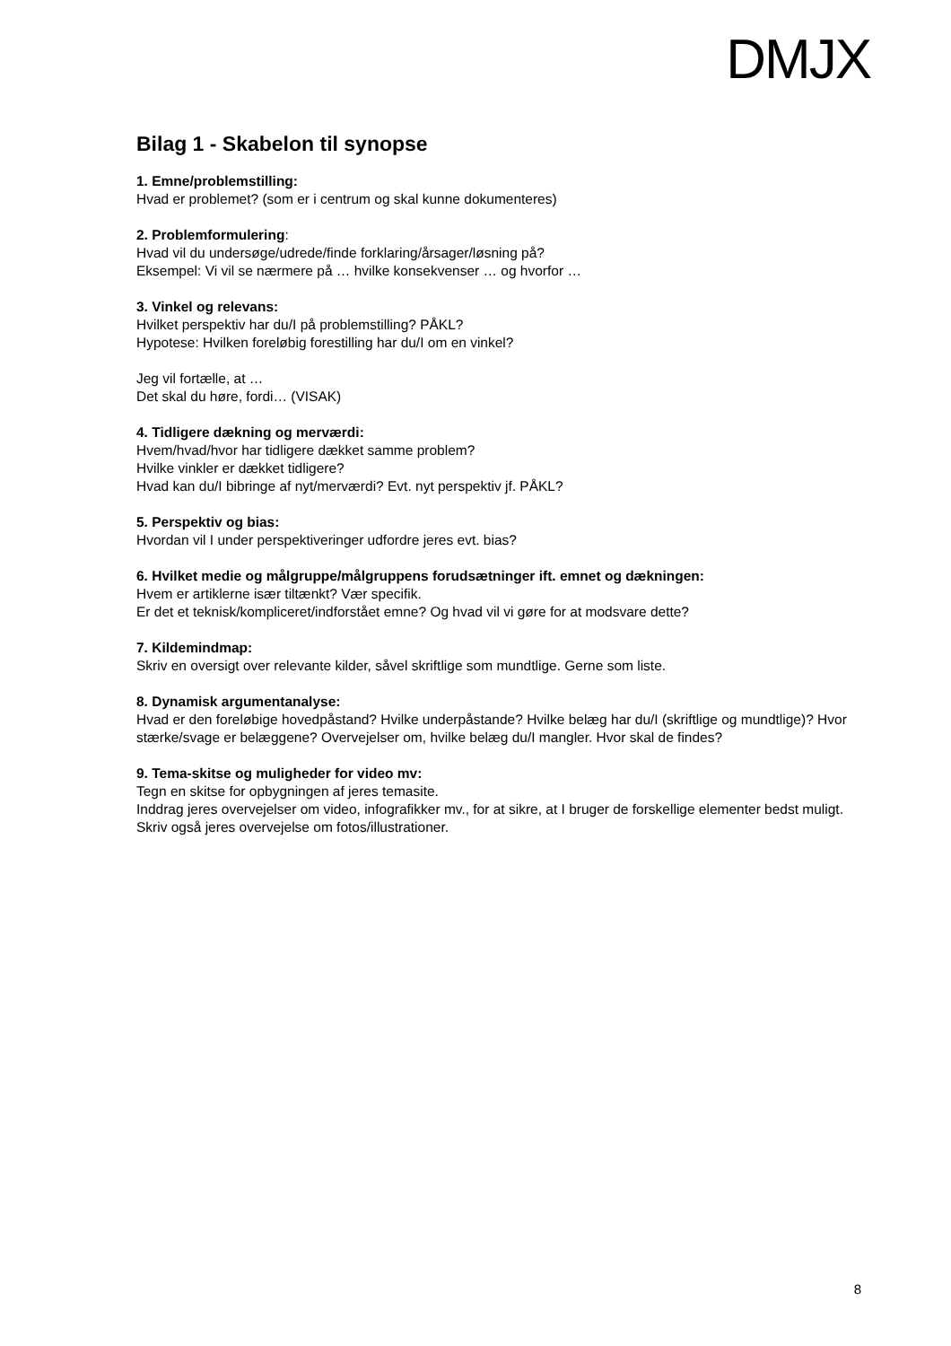DMJX
Bilag 1 - Skabelon til synopse
1. Emne/problemstilling:
Hvad er problemet? (som er i centrum og skal kunne dokumenteres)
2. Problemformulering:
Hvad vil du undersøge/udrede/finde forklaring/årsager/løsning på?
Eksempel: Vi vil se nærmere på … hvilke konsekvenser … og hvorfor …
3. Vinkel og relevans:
Hvilket perspektiv har du/I på problemstilling? PÅKL?
Hypotese: Hvilken foreløbig forestilling har du/I om en vinkel?
Jeg vil fortælle, at …
Det skal du høre, fordi… (VISAK)
4. Tidligere dækning og merværdi:
Hvem/hvad/hvor har tidligere dækket samme problem?
Hvilke vinkler er dækket tidligere?
Hvad kan du/I bibringe af nyt/merværdi? Evt. nyt perspektiv jf. PÅKL?
5. Perspektiv og bias:
Hvordan vil I under perspektiveringer udfordre jeres evt. bias?
6. Hvilket medie og målgruppe/målgruppens forudsætninger ift. emnet og dækningen:
Hvem er artiklerne især tiltænkt? Vær specifik.
Er det et teknisk/kompliceret/indforstået emne? Og hvad vil vi gøre for at modsvare dette?
7. Kildemindmap:
Skriv en oversigt over relevante kilder, såvel skriftlige som mundtlige. Gerne som liste.
8. Dynamisk argumentanalyse:
Hvad er den foreløbige hovedpåstand? Hvilke underpåstande? Hvilke belæg har du/I (skriftlige og mundtlige)? Hvor stærke/svage er belæggene? Overvejelser om, hvilke belæg du/I mangler. Hvor skal de findes?
9. Tema-skitse og muligheder for video mv:
Tegn en skitse for opbygningen af jeres temasite.
Inddrag jeres overvejelser om video, infografikker mv., for at sikre, at I bruger de forskellige elementer bedst muligt. Skriv også jeres overvejelse om fotos/illustrationer.
8